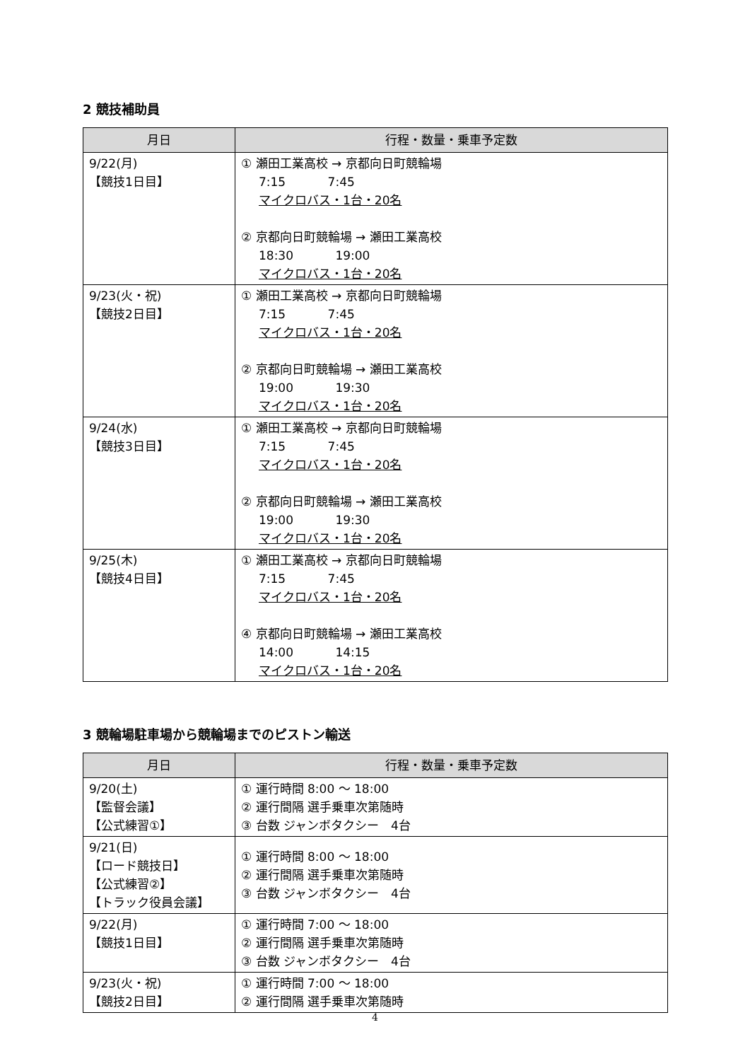2 競技補助員
| 月日 | 行程・数量・乗車予定数 |
| --- | --- |
| 9/22(月) 【競技1日目】 | ① 瀬田工業高校 → 京都向日町競輪場 7:15 7:45 マイクロバス・1台・20名 ② 京都向日町競輪場 → 瀬田工業高校 18:30 19:00 マイクロバス・1台・20名 |
| 9/23(火・祝) 【競技2日目】 | ① 瀬田工業高校 → 京都向日町競輪場 7:15 7:45 マイクロバス・1台・20名 ② 京都向日町競輪場 → 瀬田工業高校 19:00 19:30 マイクロバス・1台・20名 |
| 9/24(水) 【競技3日目】 | ① 瀬田工業高校 → 京都向日町競輪場 7:15 7:45 マイクロバス・1台・20名 ② 京都向日町競輪場 → 瀬田工業高校 19:00 19:30 マイクロバス・1台・20名 |
| 9/25(木) 【競技4日目】 | ① 瀬田工業高校 → 京都向日町競輪場 7:15 7:45 マイクロバス・1台・20名 ④ 京都向日町競輪場 → 瀬田工業高校 14:00 14:15 マイクロバス・1台・20名 |
3 競輪場駐車場から競輪場までのピストン輸送
| 月日 | 行程・数量・乗車予定数 |
| --- | --- |
| 9/20(土) 【監督会議】 【公式練習①】 | ① 運行時間 8:00 ～ 18:00 ② 運行間隔 選手乗車次第随時 ③ 台数 ジャンボタクシー 4台 |
| 9/21(日) 【ロード競技日】 【公式練習②】 【トラック役員会議】 | ① 運行時間 8:00 ～ 18:00 ② 運行間隔 選手乗車次第随時 ③ 台数 ジャンボタクシー 4台 |
| 9/22(月) 【競技1日目】 | ① 運行時間 7:00 ～ 18:00 ② 運行間隔 選手乗車次第随時 ③ 台数 ジャンボタクシー 4台 |
| 9/23(火・祝) 【競技2日目】 | ① 運行時間 7:00 ～ 18:00 ② 運行間隔 選手乗車次第随時 |
4